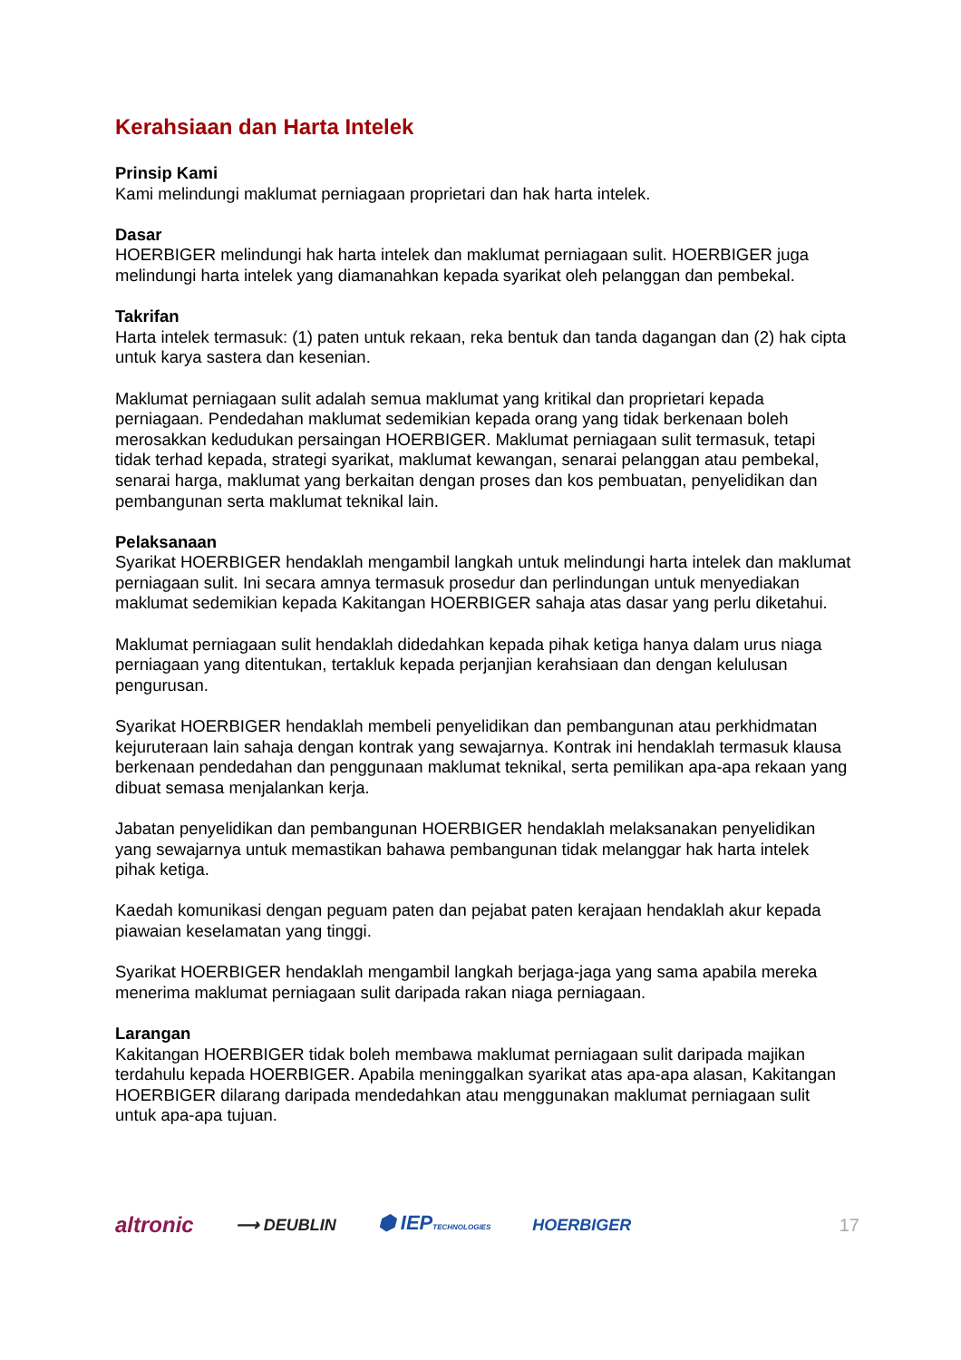Kerahsiaan dan Harta Intelek
Prinsip Kami
Kami melindungi maklumat perniagaan proprietari dan hak harta intelek.
Dasar
HOERBIGER melindungi hak harta intelek dan maklumat perniagaan sulit. HOERBIGER juga melindungi harta intelek yang diamanahkan kepada syarikat oleh pelanggan dan pembekal.
Takrifan
Harta intelek termasuk: (1) paten untuk rekaan, reka bentuk dan tanda dagangan dan (2) hak cipta untuk karya sastera dan kesenian.
Maklumat perniagaan sulit adalah semua maklumat yang kritikal dan proprietari kepada perniagaan. Pendedahan maklumat sedemikian kepada orang yang tidak berkenaan boleh merosakkan kedudukan persaingan HOERBIGER. Maklumat perniagaan sulit termasuk, tetapi tidak terhad kepada, strategi syarikat, maklumat kewangan, senarai pelanggan atau pembekal, senarai harga, maklumat yang berkaitan dengan proses dan kos pembuatan, penyelidikan dan pembangunan serta maklumat teknikal lain.
Pelaksanaan
Syarikat HOERBIGER hendaklah mengambil langkah untuk melindungi harta intelek dan maklumat perniagaan sulit. Ini secara amnya termasuk prosedur dan perlindungan untuk menyediakan maklumat sedemikian kepada Kakitangan HOERBIGER sahaja atas dasar yang perlu diketahui.
Maklumat perniagaan sulit hendaklah didedahkan kepada pihak ketiga hanya dalam urus niaga perniagaan yang ditentukan, tertakluk kepada perjanjian kerahsiaan dan dengan kelulusan pengurusan.
Syarikat HOERBIGER hendaklah membeli penyelidikan dan pembangunan atau perkhidmatan kejuruteraan lain sahaja dengan kontrak yang sewajarnya. Kontrak ini hendaklah termasuk klausa berkenaan pendedahan dan penggunaan maklumat teknikal, serta pemilikan apa-apa rekaan yang dibuat semasa menjalankan kerja.
Jabatan penyelidikan dan pembangunan HOERBIGER hendaklah melaksanakan penyelidikan yang sewajarnya untuk memastikan bahawa pembangunan tidak melanggar hak harta intelek pihak ketiga.
Kaedah komunikasi dengan peguam paten dan pejabat paten kerajaan hendaklah akur kepada piawaian keselamatan yang tinggi.
Syarikat HOERBIGER hendaklah mengambil langkah berjaga-jaga yang sama apabila mereka menerima maklumat perniagaan sulit daripada rakan niaga perniagaan.
Larangan
Kakitangan HOERBIGER tidak boleh membawa maklumat perniagaan sulit daripada majikan terdahulu kepada HOERBIGER. Apabila meninggalkan syarikat atas apa-apa alasan, Kakitangan HOERBIGER dilarang daripada mendedahkan atau menggunakan maklumat perniagaan sulit untuk apa-apa tujuan.
altronic ⟶ DEUBLIN ⬢ IEPTECHNOLOGIES HOERBIGER 17